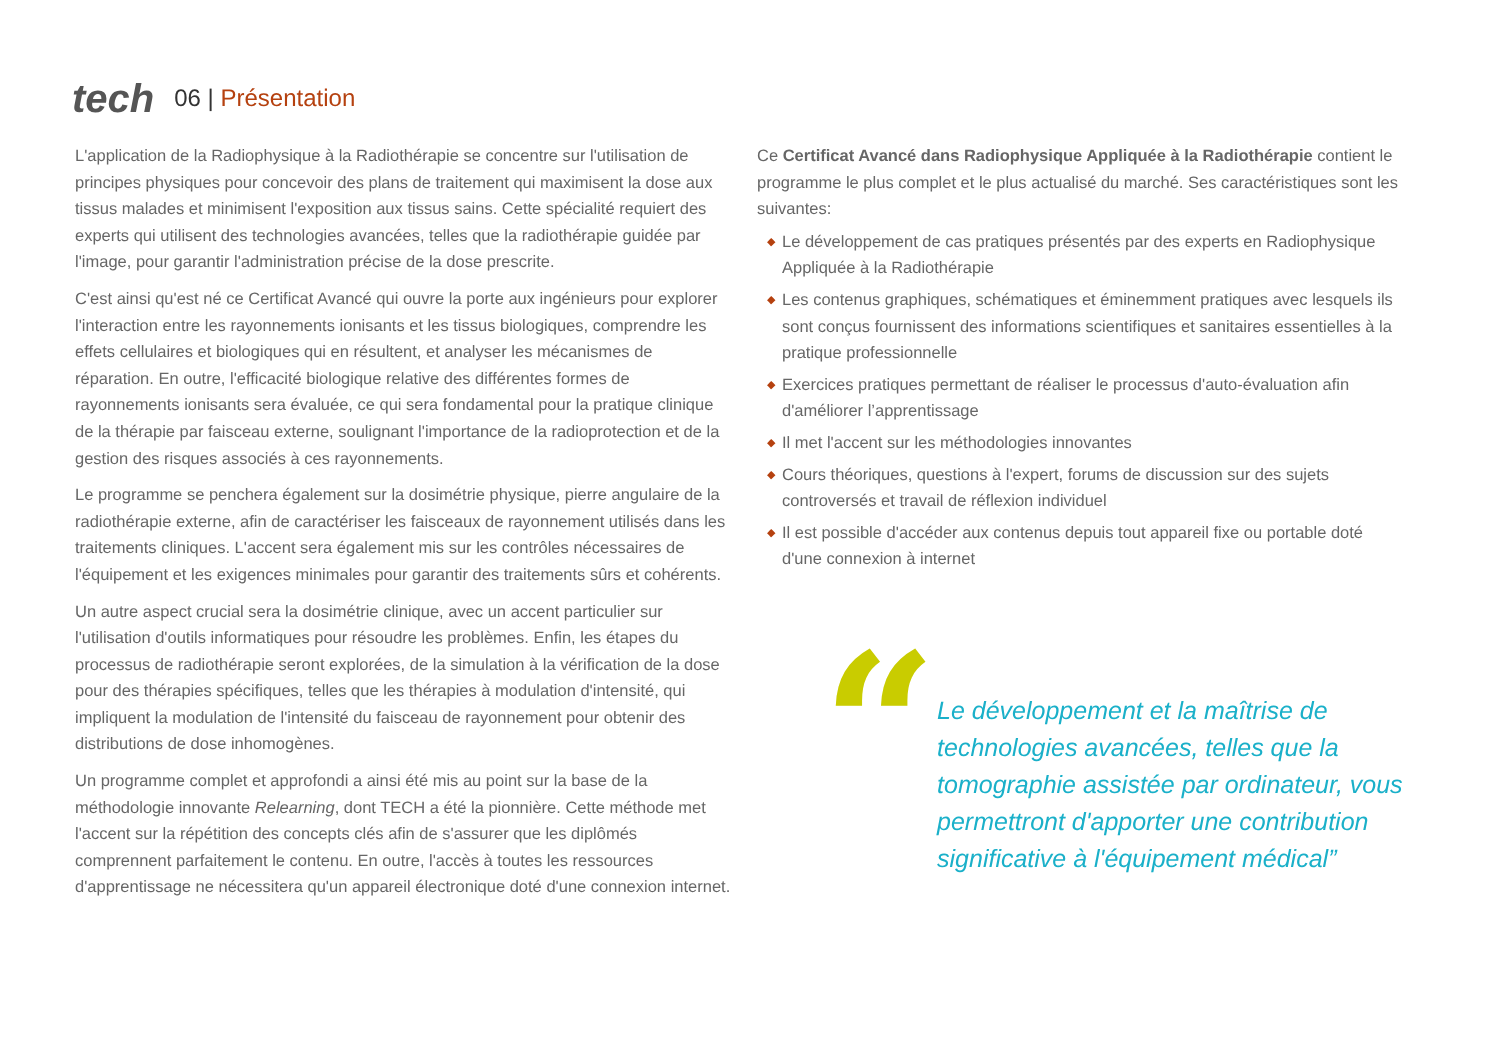tech 06 | Présentation
L'application de la Radiophysique à la Radiothérapie se concentre sur l'utilisation de principes physiques pour concevoir des plans de traitement qui maximisent la dose aux tissus malades et minimisent l'exposition aux tissus sains. Cette spécialité requiert des experts qui utilisent des technologies avancées, telles que la radiothérapie guidée par l'image, pour garantir l'administration précise de la dose prescrite.
C'est ainsi qu'est né ce Certificat Avancé qui ouvre la porte aux ingénieurs pour explorer l'interaction entre les rayonnements ionisants et les tissus biologiques, comprendre les effets cellulaires et biologiques qui en résultent, et analyser les mécanismes de réparation. En outre, l'efficacité biologique relative des différentes formes de rayonnements ionisants sera évaluée, ce qui sera fondamental pour la pratique clinique de la thérapie par faisceau externe, soulignant l'importance de la radioprotection et de la gestion des risques associés à ces rayonnements.
Le programme se penchera également sur la dosimétrie physique, pierre angulaire de la radiothérapie externe, afin de caractériser les faisceaux de rayonnement utilisés dans les traitements cliniques. L'accent sera également mis sur les contrôles nécessaires de l'équipement et les exigences minimales pour garantir des traitements sûrs et cohérents.
Un autre aspect crucial sera la dosimétrie clinique, avec un accent particulier sur l'utilisation d'outils informatiques pour résoudre les problèmes. Enfin, les étapes du processus de radiothérapie seront explorées, de la simulation à la vérification de la dose pour des thérapies spécifiques, telles que les thérapies à modulation d'intensité, qui impliquent la modulation de l'intensité du faisceau de rayonnement pour obtenir des distributions de dose inhomogènes.
Un programme complet et approfondi a ainsi été mis au point sur la base de la méthodologie innovante Relearning, dont TECH a été la pionnière. Cette méthode met l'accent sur la répétition des concepts clés afin de s'assurer que les diplômés comprennent parfaitement le contenu. En outre, l'accès à toutes les ressources d'apprentissage ne nécessitera qu'un appareil électronique doté d'une connexion internet.
Ce Certificat Avancé dans Radiophysique Appliquée à la Radiothérapie contient le programme le plus complet et le plus actualisé du marché. Ses caractéristiques sont les suivantes:
◆ Le développement de cas pratiques présentés par des experts en Radiophysique Appliquée à la Radiothérapie
◆ Les contenus graphiques, schématiques et éminemment pratiques avec lesquels ils sont conçus fournissent des informations scientifiques et sanitaires essentielles à la pratique professionnelle
◆ Exercices pratiques permettant de réaliser le processus d'auto-évaluation afin d'améliorer l’apprentissage
◆ Il met l'accent sur les méthodologies innovantes
◆ Cours théoriques, questions à l'expert, forums de discussion sur des sujets controversés et travail de réflexion individuel
◆ Il est possible d'accéder aux contenus depuis tout appareil fixe ou portable doté d'une connexion à internet
“
Le développement et la maîtrise de technologies avancées, telles que la tomographie assistée par ordinateur, vous permettront d'apporter une contribution significative à l'équipement médical”